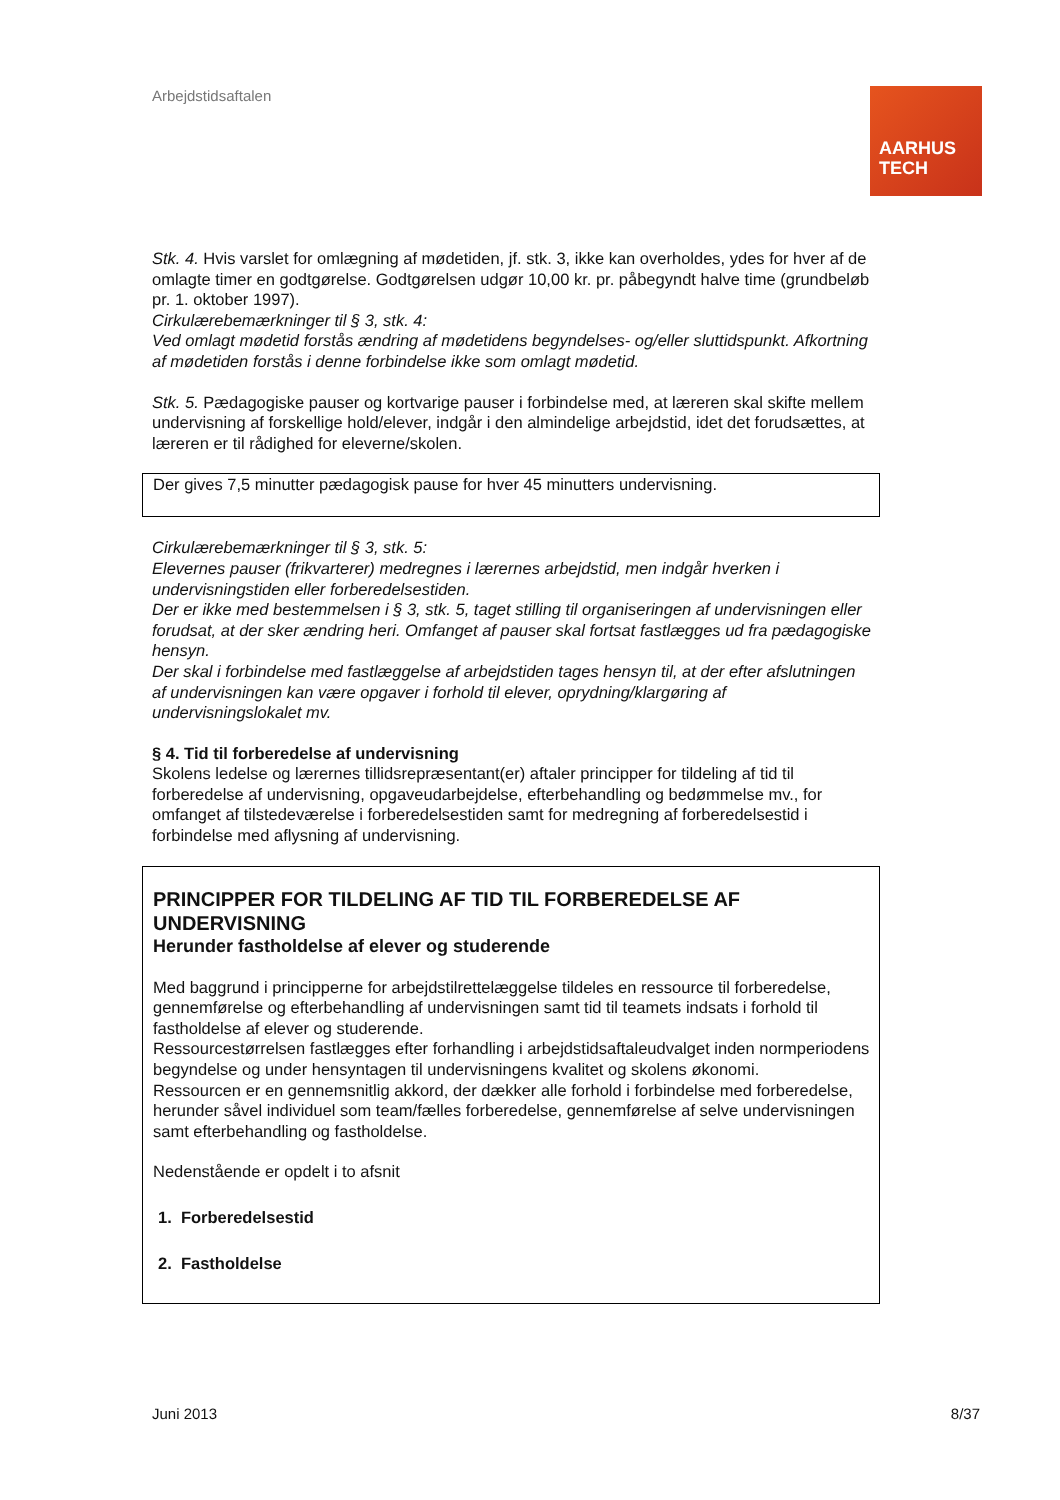Arbejdstidsaftalen
AARHUS
TECH
Stk. 4. Hvis varslet for omlægning af mødetiden, jf. stk. 3, ikke kan overholdes, ydes for hver af de omlagte timer en godtgørelse. Godtgørelsen udgør 10,00 kr. pr. påbegyndt halve time (grundbeløb pr. 1. oktober 1997).
Cirkulærebemærkninger til § 3, stk. 4:
Ved omlagt mødetid forstås ændring af mødetidens begyndelses- og/eller sluttidspunkt. Afkortning af mødetiden forstås i denne forbindelse ikke som omlagt mødetid.
Stk. 5. Pædagogiske pauser og kortvarige pauser i forbindelse med, at læreren skal skifte mellem undervisning af forskellige hold/elever, indgår i den almindelige arbejdstid, idet det forudsættes, at læreren er til rådighed for eleverne/skolen.
Der gives 7,5 minutter pædagogisk pause for hver 45 minutters undervisning.
Cirkulærebemærkninger til § 3, stk. 5:
Elevernes pauser (frikvarterer) medregnes i lærernes arbejdstid, men indgår hverken i undervisningstiden eller forberedelsestiden.
Der er ikke med bestemmelsen i § 3, stk. 5, taget stilling til organiseringen af undervisningen eller forudsat, at der sker ændring heri. Omfanget af pauser skal fortsat fastlægges ud fra pædagogiske hensyn.
Der skal i forbindelse med fastlæggelse af arbejdstiden tages hensyn til, at der efter afslutningen af undervisningen kan være opgaver i forhold til elever, oprydning/klargøring af undervisningslokalet mv.
§ 4. Tid til forberedelse af undervisning
Skolens ledelse og lærernes tillidsrepræsentant(er) aftaler principper for tildeling af tid til forberedelse af undervisning, opgaveudarbejdelse, efterbehandling og bedømmelse mv., for omfanget af tilstedeværelse i forberedelsestiden samt for medregning af forberedelsestid i forbindelse med aflysning af undervisning.
PRINCIPPER FOR TILDELING AF TID TIL FORBEREDELSE AF UNDERVISNING
Herunder fastholdelse af elever og studerende
Med baggrund i principperne for arbejdstilrettelæggelse tildeles en ressource til forberedelse, gennemførelse og efterbehandling af undervisningen samt tid til teamets indsats i forhold til fastholdelse af elever og studerende.
Ressourcestørrelsen fastlægges efter forhandling i arbejdstidsaftaleudvalget inden normperiodens begyndelse og under hensyntagen til undervisningens kvalitet og skolens økonomi.
Ressourcen er en gennemsnitlig akkord, der dækker alle forhold i forbindelse med forberedelse, herunder såvel individuel som team/fælles forberedelse, gennemførelse af selve undervisningen samt efterbehandling og fastholdelse.
Nedenstående er opdelt i to afsnit
1. Forberedelsestid
2. Fastholdelse
Juni 2013 8/37